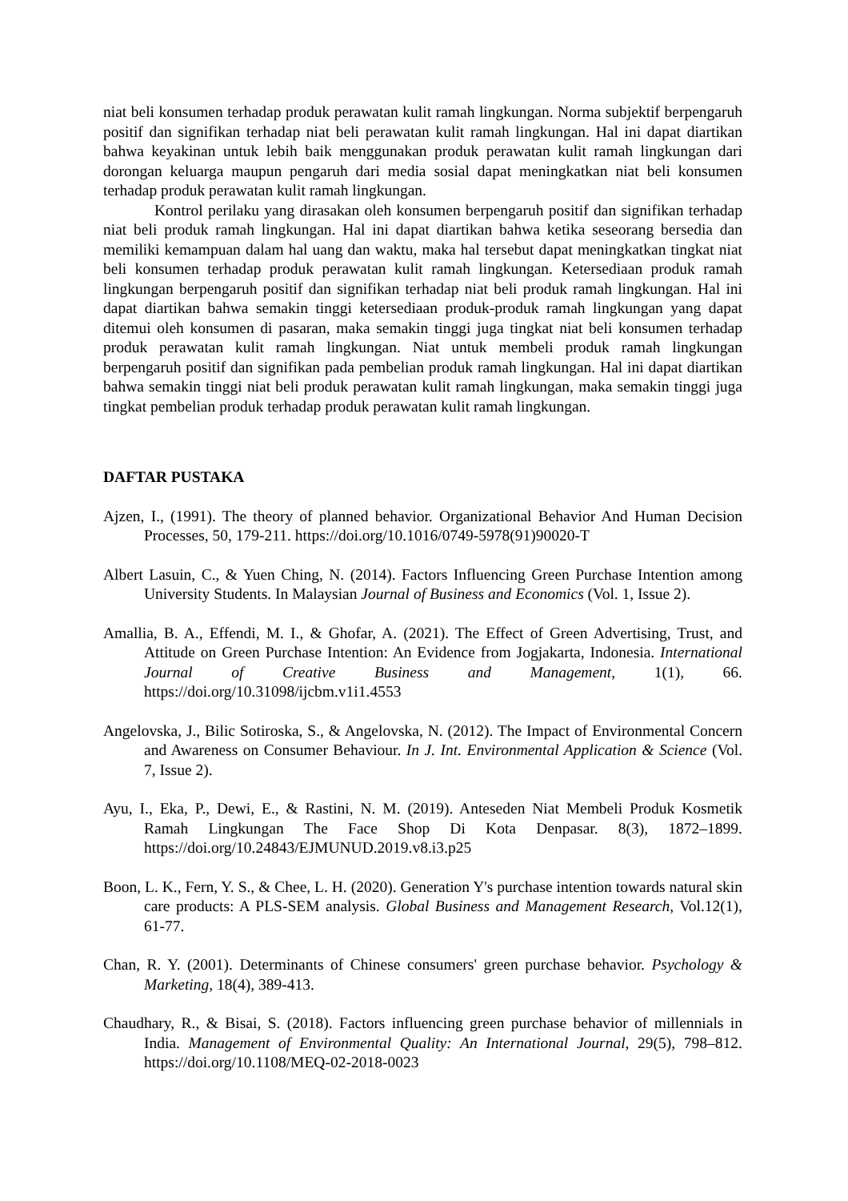niat beli konsumen terhadap produk perawatan kulit ramah lingkungan. Norma subjektif berpengaruh positif dan signifikan terhadap niat beli perawatan kulit ramah lingkungan. Hal ini dapat diartikan bahwa keyakinan untuk lebih baik menggunakan produk perawatan kulit ramah lingkungan dari dorongan keluarga maupun pengaruh dari media sosial dapat meningkatkan niat beli konsumen terhadap produk perawatan kulit ramah lingkungan.
Kontrol perilaku yang dirasakan oleh konsumen berpengaruh positif dan signifikan terhadap niat beli produk ramah lingkungan. Hal ini dapat diartikan bahwa ketika seseorang bersedia dan memiliki kemampuan dalam hal uang dan waktu, maka hal tersebut dapat meningkatkan tingkat niat beli konsumen terhadap produk perawatan kulit ramah lingkungan. Ketersediaan produk ramah lingkungan berpengaruh positif dan signifikan terhadap niat beli produk ramah lingkungan. Hal ini dapat diartikan bahwa semakin tinggi ketersediaan produk-produk ramah lingkungan yang dapat ditemui oleh konsumen di pasaran, maka semakin tinggi juga tingkat niat beli konsumen terhadap produk perawatan kulit ramah lingkungan. Niat untuk membeli produk ramah lingkungan berpengaruh positif dan signifikan pada pembelian produk ramah lingkungan. Hal ini dapat diartikan bahwa semakin tinggi niat beli produk perawatan kulit ramah lingkungan, maka semakin tinggi juga tingkat pembelian produk terhadap produk perawatan kulit ramah lingkungan.
DAFTAR PUSTAKA
Ajzen, I., (1991). The theory of planned behavior. Organizational Behavior And Human Decision Processes, 50, 179-211. https://doi.org/10.1016/0749-5978(91)90020-T
Albert Lasuin, C., & Yuen Ching, N. (2014). Factors Influencing Green Purchase Intention among University Students. In Malaysian Journal of Business and Economics (Vol. 1, Issue 2).
Amallia, B. A., Effendi, M. I., & Ghofar, A. (2021). The Effect of Green Advertising, Trust, and Attitude on Green Purchase Intention: An Evidence from Jogjakarta, Indonesia. International Journal of Creative Business and Management, 1(1), 66. https://doi.org/10.31098/ijcbm.v1i1.4553
Angelovska, J., Bilic Sotiroska, S., & Angelovska, N. (2012). The Impact of Environmental Concern and Awareness on Consumer Behaviour. In J. Int. Environmental Application & Science (Vol. 7, Issue 2).
Ayu, I., Eka, P., Dewi, E., & Rastini, N. M. (2019). Anteseden Niat Membeli Produk Kosmetik Ramah Lingkungan The Face Shop Di Kota Denpasar. 8(3), 1872–1899. https://doi.org/10.24843/EJMUNUD.2019.v8.i3.p25
Boon, L. K., Fern, Y. S., & Chee, L. H. (2020). Generation Y's purchase intention towards natural skin care products: A PLS-SEM analysis. Global Business and Management Research, Vol.12(1), 61-77.
Chan, R. Y. (2001). Determinants of Chinese consumers' green purchase behavior. Psychology & Marketing, 18(4), 389-413.
Chaudhary, R., & Bisai, S. (2018). Factors influencing green purchase behavior of millennials in India. Management of Environmental Quality: An International Journal, 29(5), 798–812. https://doi.org/10.1108/MEQ-02-2018-0023